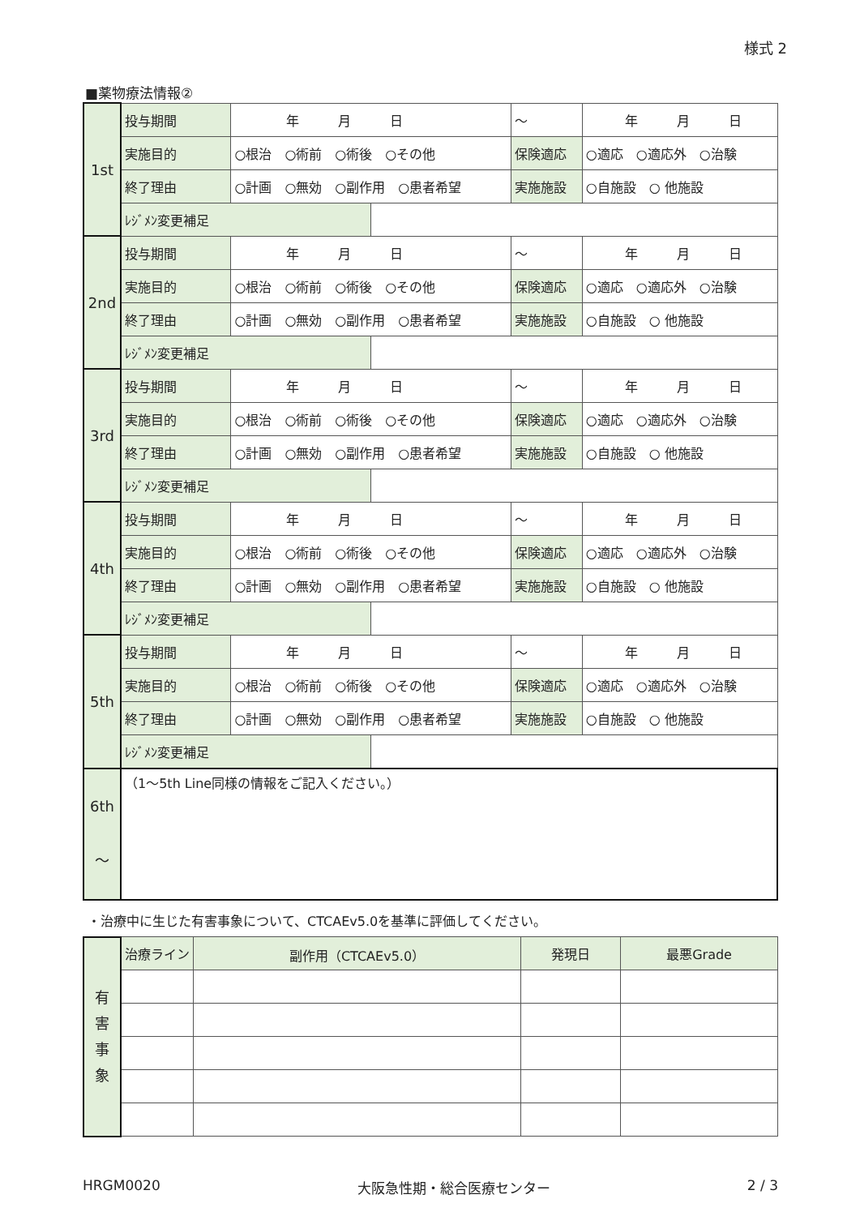様式 2
■薬物療法情報②
| 1st | 投与期間 | 年 月 日 | | ～ | 年 月 日 | |
| | 実施目的 | ○根治 ○術前 ○術後 ○その他 | | 保険適応 | | ○適応 ○適応外 ○治験 |
| | 終了理由 | ○計画 ○無効 ○副作用 ○患者希望 | | 実施施設 | | ○自施設 ○ 他施設 |
| | ﾚｼﾞﾒﾝ変更補足 | | | | | |
| 2nd | 投与期間 | 年 月 日 | | ～ | 年 月 日 | |
| | 実施目的 | ○根治 ○術前 ○術後 ○その他 | | 保険適応 | | ○適応 ○適応外 ○治験 |
| | 終了理由 | ○計画 ○無効 ○副作用 ○患者希望 | | 実施施設 | | ○自施設 ○ 他施設 |
| | ﾚｼﾞﾒﾝ変更補足 | | | | | |
| 3rd | 投与期間 | 年 月 日 | | ～ | 年 月 日 | |
| | 実施目的 | ○根治 ○術前 ○術後 ○その他 | | 保険適応 | | ○適応 ○適応外 ○治験 |
| | 終了理由 | ○計画 ○無効 ○副作用 ○患者希望 | | 実施施設 | | ○自施設 ○ 他施設 |
| | ﾚｼﾞﾒﾝ変更補足 | | | | | |
| 4th | 投与期間 | 年 月 日 | | ～ | 年 月 日 | |
| | 実施目的 | ○根治 ○術前 ○術後 ○その他 | | 保険適応 | | ○適応 ○適応外 ○治験 |
| | 終了理由 | ○計画 ○無効 ○副作用 ○患者希望 | | 実施施設 | | ○自施設 ○ 他施設 |
| | ﾚｼﾞﾒﾝ変更補足 | | | | | |
| 5th | 投与期間 | 年 月 日 | | ～ | 年 月 日 | |
| | 実施目的 | ○根治 ○術前 ○術後 ○その他 | | 保険適応 | | ○適応 ○適応外 ○治験 |
| | 終了理由 | ○計画 ○無効 ○副作用 ○患者希望 | | 実施施設 | | ○自施設 ○ 他施設 |
| | ﾚｼﾞﾒﾝ変更補足 | | | | | |
| 6th ～ | （1～5th Line同様の情報をご記入ください。） | | | | | |
・治療中に生じた有害事象について、CTCAEv5.0を基準に評価してください。
| 有 害 事 象 | 治療ライン | 副作用（CTCAEv5.0） | 発現日 | 最悪Grade |
HRGM0020 大阪急性期・総合医療センター 2 / 3